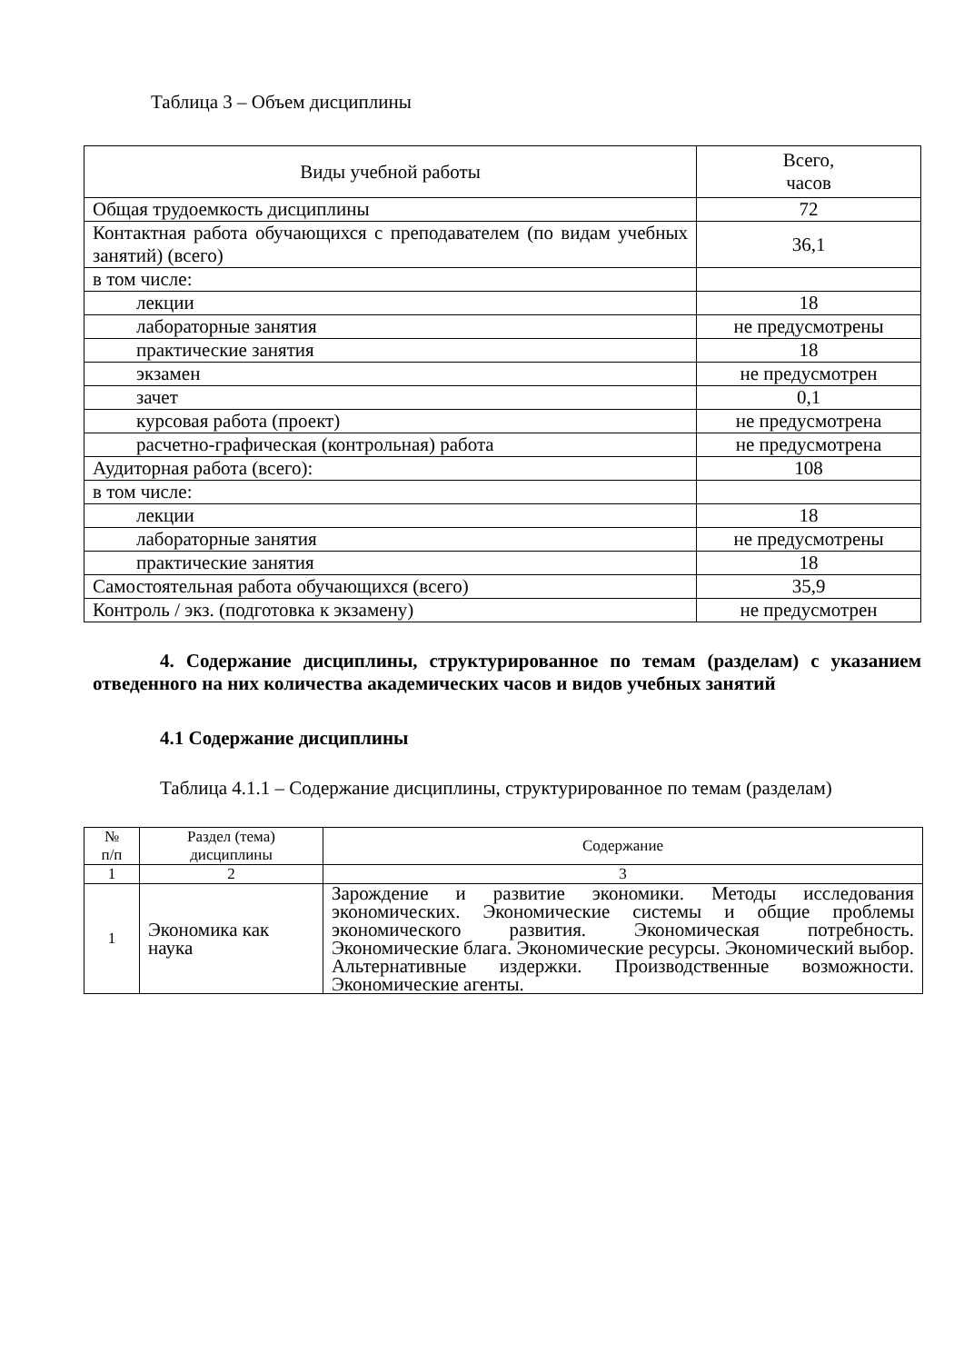Таблица 3 – Объем дисциплины
| Виды учебной работы | Всего, часов |
| --- | --- |
| Общая трудоемкость дисциплины | 72 |
| Контактная работа обучающихся с преподавателем (по видам учебных занятий) (всего) | 36,1 |
| в том числе: | |
| лекции | 18 |
| лабораторные занятия | не предусмотрены |
| практические занятия | 18 |
| экзамен | не предусмотрен |
| зачет | 0,1 |
| курсовая работа (проект) | не предусмотрена |
| расчетно-графическая (контрольная) работа | не предусмотрена |
| Аудиторная работа (всего): | 108 |
| в том числе: | |
| лекции | 18 |
| лабораторные занятия | не предусмотрены |
| практические занятия | 18 |
| Самостоятельная работа обучающихся (всего) | 35,9 |
| Контроль / экз. (подготовка к экзамену) | не предусмотрен |
4. Содержание дисциплины, структурированное по темам (разделам) с указанием отведенного на них количества академических часов и видов учебных занятий
4.1 Содержание дисциплины
Таблица 4.1.1 – Содержание дисциплины, структурированное по темам (разделам)
| № п/п | Раздел (тема) дисциплины | Содержание |
| --- | --- | --- |
| 1 | 2 | 3 |
| 1 | Экономика как наука | Зарождение и развитие экономики. Методы исследования экономических. Экономические системы и общие проблемы экономического развития. Экономическая потребность. Экономические блага. Экономические ресурсы. Экономический выбор. Альтернативные издержки. Производственные возможности. Экономические агенты. |